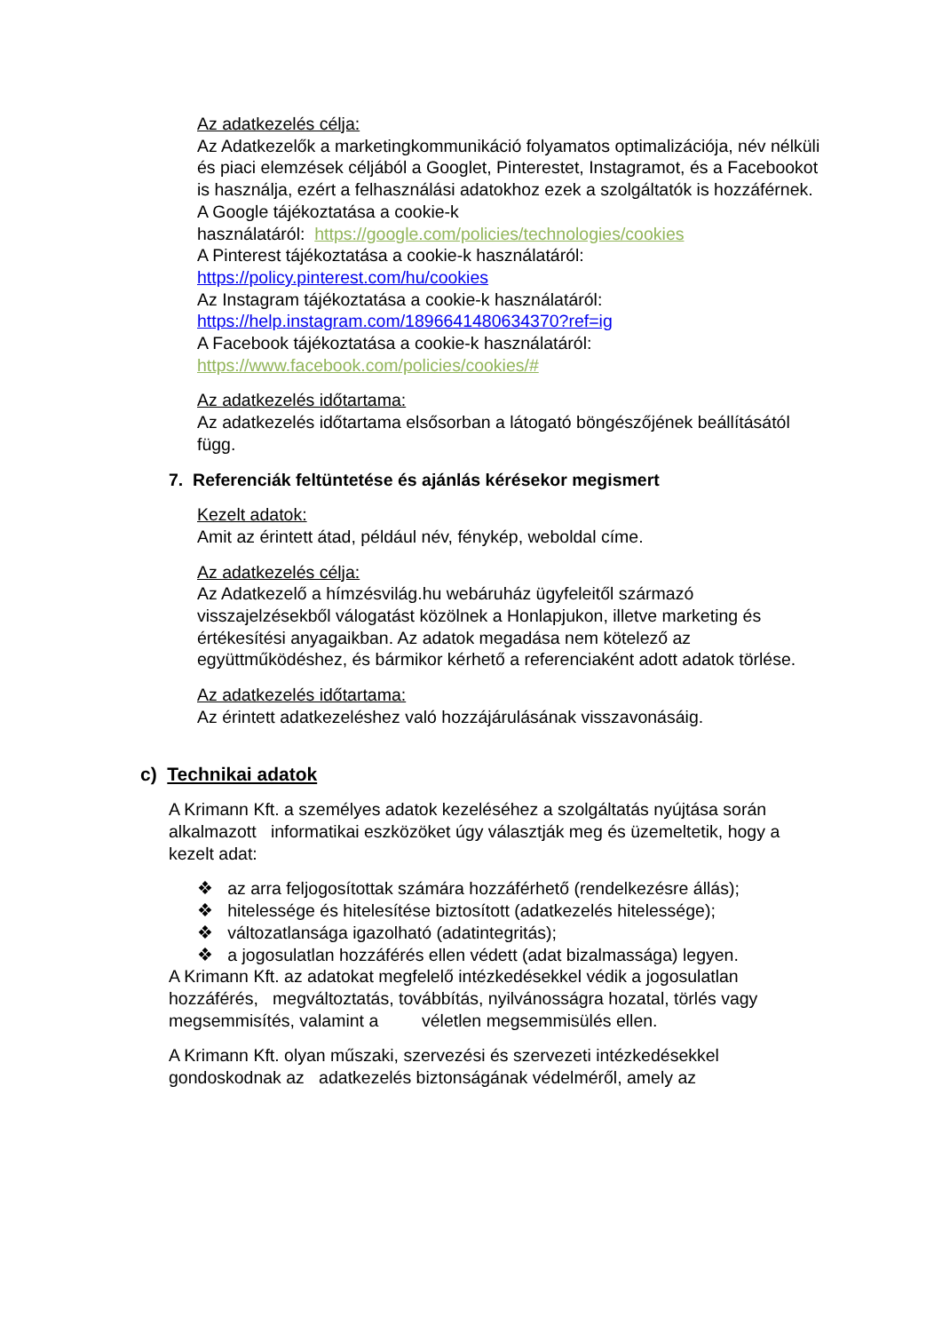Az adatkezelés célja:
Az Adatkezelők a marketingkommunikáció folyamatos optimalizációja, név nélküli és piaci elemzések céljából a Googlet, Pinterestet, Instagramot, és a Facebookot is használja, ezért a felhasználási adatokhoz ezek a szolgáltatók is hozzáférnek.
A Google tájékoztatása a cookie-k
használatáról: https://google.com/policies/technologies/cookies
A Pinterest tájékoztatása a cookie-k használatáról:
https://policy.pinterest.com/hu/cookies
Az Instagram tájékoztatása a cookie-k használatáról:
https://help.instagram.com/1896641480634370?ref=ig
A Facebook tájékoztatása a cookie-k használatáról:
https://www.facebook.com/policies/cookies/#
Az adatkezelés időtartama:
Az adatkezelés időtartama elsősorban a látogató böngészőjének beállításától függ.
7. Referenciák feltüntetése és ajánlás kérésekor megismert
Kezelt adatok:
Amit az érintett átad, például név, fénykép, weboldal címe.
Az adatkezelés célja:
Az Adatkezelő a hímzésvilág.hu webáruház ügyfeleitől származó visszajelzésekből válogatást közölnek a Honlapjukon, illetve marketing és értékesítési anyagaikban. Az adatok megadása nem kötelező az együttműködéshez, és bármikor kérhető a referenciaként adott adatok törlése.
Az adatkezelés időtartama:
Az érintett adatkezeléshez való hozzájárulásának visszavonásáig.
c) Technikai adatok
A Krimann Kft. a személyes adatok kezeléséhez a szolgáltatás nyújtása során alkalmazott informatikai eszközöket úgy választják meg és üzemeltetik, hogy a kezelt adat:
❖ az arra feljogosítottak számára hozzáférhető (rendelkezésre állás);
❖ hitelessége és hitelesítése biztosított (adatkezelés hitelessége);
❖ változatlansága igazolható (adatintegritás);
❖ a jogosulatlan hozzáférés ellen védett (adat bizalmassága) legyen.
A Krimann Kft. az adatokat megfelelő intézkedésekkel védik a jogosulatlan hozzáférés, megváltoztatás, továbbítás, nyilvánosságra hozatal, törlés vagy megsemmisítés, valamint a véletlen megsemmisülés ellen.
A Krimann Kft. olyan műszaki, szervezési és szervezeti intézkedésekkel gondoskodnak az adatkezelés biztonságának védelméről, amely az